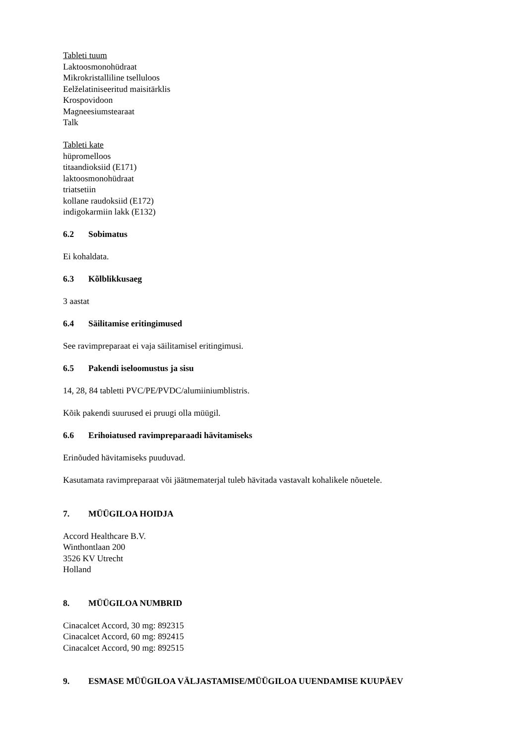Tableti tuum
Laktoosmonohüdraat
Mikrokristalliline tselluloos
Eelželatiniseeritud maisitärklis
Krospovidoon
Magneesiumstearaat
Talk
Tableti kate
hüpromelloos
titaandioksiid (E171)
laktoosmonohüdraat
triatsetiin
kollane raudoksiid (E172)
indigokarmiin lakk (E132)
6.2 Sobimatus
Ei kohaldata.
6.3 Kõlblikkusaeg
3 aastat
6.4 Säilitamise eritingimused
See ravimpreparaat ei vaja säilitamisel eritingimusi.
6.5 Pakendi iseloomustus ja sisu
14, 28, 84 tabletti PVC/PE/PVDC/alumiiniumblistris.
Kõik pakendi suurused ei pruugi olla müügil.
6.6 Erihoiatused ravimpreparaadi hävitamiseks
Erinõuded hävitamiseks puuduvad.
Kasutamata ravimpreparaat või jäätmematerjal tuleb hävitada vastavalt kohalikele nõuetele.
7. MÜÜGILOA HOIDJA
Accord Healthcare B.V.
Winthontlaan 200
3526 KV Utrecht
Holland
8. MÜÜGILOA NUMBRID
Cinacalcet Accord, 30 mg: 892315
Cinacalcet Accord, 60 mg: 892415
Cinacalcet Accord, 90 mg: 892515
9. ESMASE MÜÜGILOA VÄLJASTAMISE/MÜÜGILOA UUENDAMISE KUUPÄEV